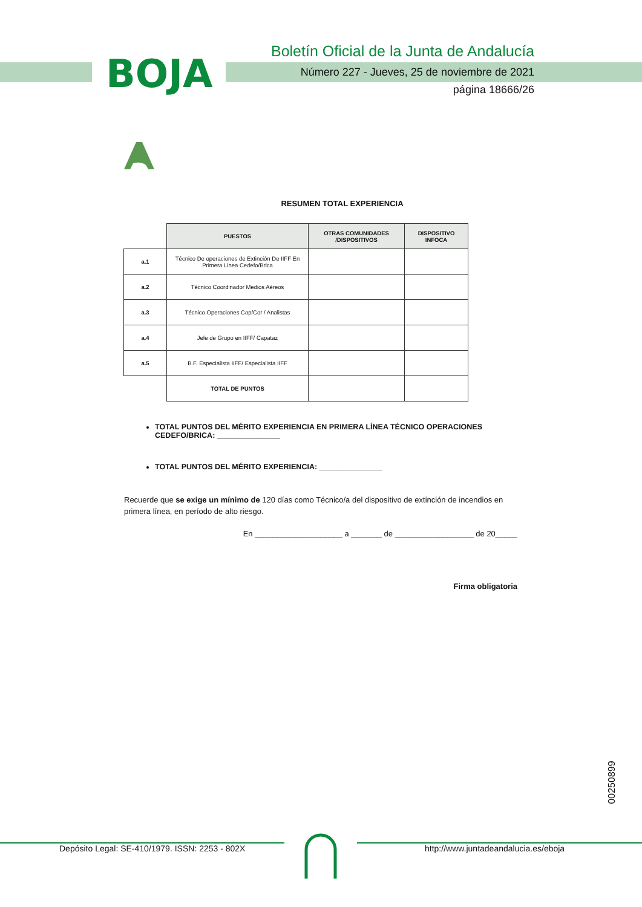BOJA
Boletín Oficial de la Junta de Andalucía
Número 227 - Jueves, 25 de noviembre de 2021
página 18666/26
RESUMEN TOTAL EXPERIENCIA
| | PUESTOS | OTRAS COMUNIDADES /DISPOSITIVOS | DISPOSITIVO INFOCA |
| --- | --- | --- | --- |
| a.1 | Técnico De operaciones de Extinción De IIFF En Primera Linea Cedefo/Brica | | |
| a.2 | Técnico Coordinador Medios Aéreos | | |
| a.3 | Técnico Operaciones Cop/Cor / Analistas | | |
| a.4 | Jefe de Grupo en IIFF/ Capataz | | |
| a.5 | B.F. Especialista IIFF/ Especialista IIFF | | |
| | TOTAL DE PUNTOS | | |
TOTAL PUNTOS DEL MÉRITO EXPERIENCIA EN PRIMERA LÍNEA TÉCNICO OPERACIONES CEDEFO/BRICA: _______________
TOTAL PUNTOS DEL MÉRITO EXPERIENCIA: _______________
Recuerde que se exige un mínimo de 120 días como Técnico/a del dispositivo de extinción de incendios en primera línea, en período de alto riesgo.
En ____________________ a _______ de __________________ de 20_____
Firma obligatoria
00250899
Depósito Legal: SE-410/1979. ISSN: 2253 - 802X http://www.juntadeandalucia.es/eboja